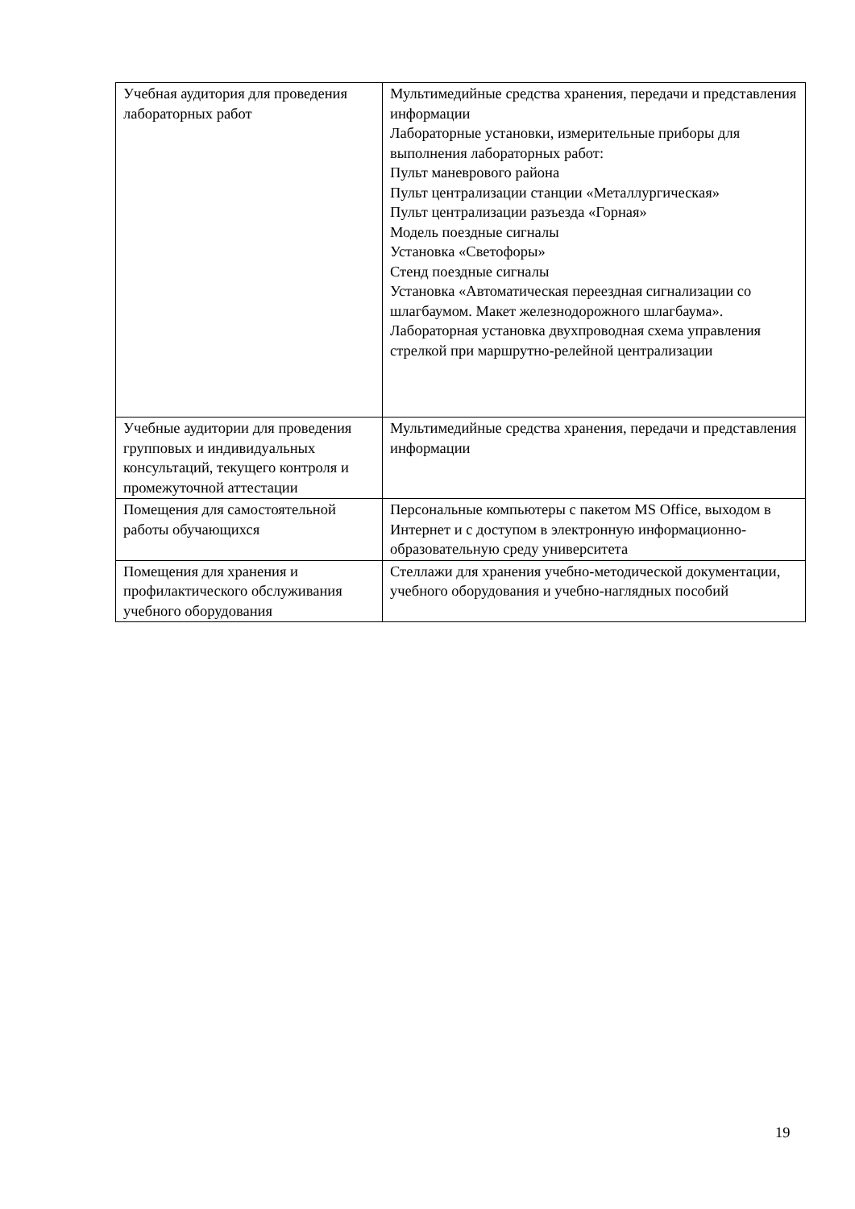| Учебная аудитория для проведения лабораторных работ | Мультимедийные средства хранения, передачи и представления информации Лабораторные установки, измерительные приборы для выполнения лабораторных работ: Пульт маневрового района Пульт централизации станции «Металлургическая» Пульт централизации разъезда «Горная» Модель поездные сигналы Установка «Светофоры» Стенд поездные сигналы Установка «Автоматическая переездная сигнализации со шлагбаумом. Макет железнодорожного шлагбаума». Лабораторная установка двухпроводная схема управления стрелкой при маршрутно-релейной централизации |
| Учебные аудитории для проведения групповых и индивидуальных консультаций, текущего контроля и промежуточной аттестации | Мультимедийные средства хранения, передачи и представления информации |
| Помещения для самостоятельной работы обучающихся | Персональные компьютеры с пакетом MS Office, выходом в Интернет и с доступом в электронную информационно-образовательную среду университета |
| Помещения для хранения и профилактического обслуживания учебного оборудования | Стеллажи для хранения учебно-методической документации, учебного оборудования и учебно-наглядных пособий |
19